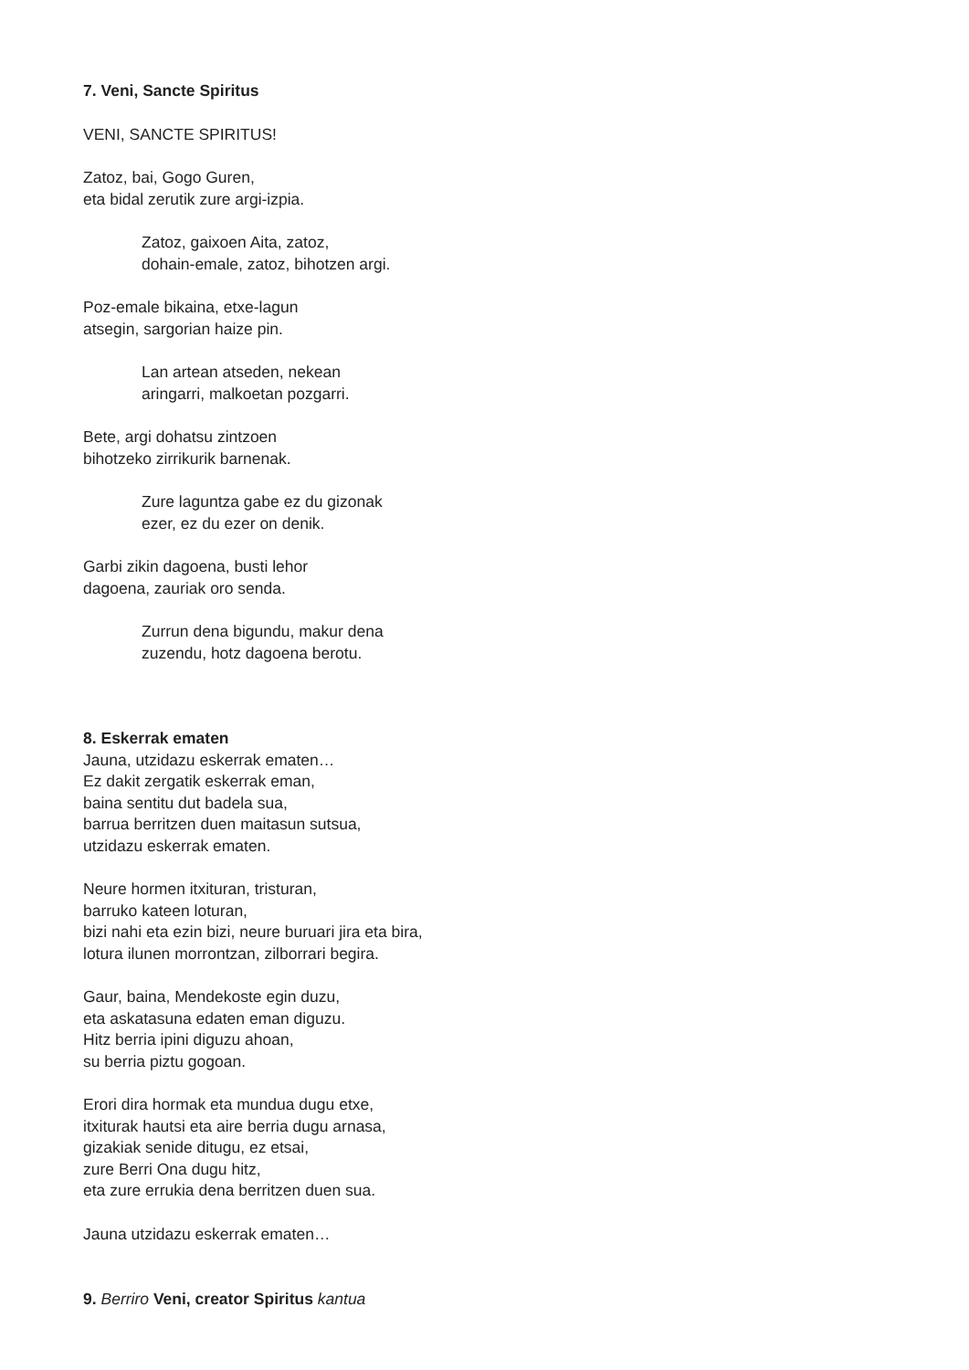7. Veni, Sancte Spiritus
VENI, SANCTE SPIRITUS!
Zatoz, bai, Gogo Guren,
eta bidal zerutik zure argi-izpia.
Zatoz, gaixoen Aita, zatoz,
dohain-emale, zatoz, bihotzen argi.
Poz-emale bikaina, etxe-lagun
atsegin, sargorian haize pin.
Lan artean atseden, nekean
aringarri, malkoetan pozgarri.
Bete, argi dohatsu zintzoen
bihotzeko zirrikurik barnenak.
Zure laguntza gabe ez du gizonak
ezer, ez du ezer on denik.
Garbi zikin dagoena, busti lehor
dagoena, zauriak oro senda.
Zurrun dena bigundu, makur dena
zuzendu, hotz dagoena berotu.
8. Eskerrak ematen
Jauna, utzidazu eskerrak ematen…
Ez dakit zergatik eskerrak eman,
baina sentitu dut badela sua,
barrua berritzen duen maitasun sutsua,
utzidazu eskerrak ematen.
Neure hormen itxituran, tristuran,
barruko kateen loturan,
bizi nahi eta ezin bizi, neure buruari jira eta bira,
lotura ilunen morrontzan, zilborrari begira.
Gaur, baina, Mendekoste egin duzu,
eta askatasuna edaten eman diguzu.
Hitz berria ipini diguzu ahoan,
su berria piztu gogoan.
Erori dira hormak eta mundua dugu etxe,
itxiturak hautsi eta aire berria dugu arnasa,
gizakiak senide ditugu, ez etsai,
zure Berri Ona dugu hitz,
eta zure errukia dena berritzen duen sua.
Jauna utzidazu eskerrak ematen…
9. Berriro Veni, creator Spiritus kantua